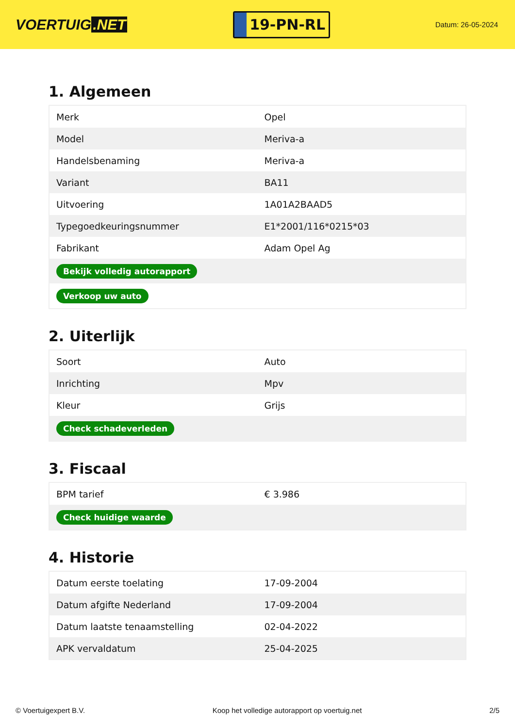VOERTUIG.NET
19-PN-RL
Datum: 26-05-2024
1. Algemeen
| Merk | Opel |
| Model | Meriva-a |
| Handelsbenaming | Meriva-a |
| Variant | BA11 |
| Uitvoering | 1A01A2BAAD5 |
| Typegoedkeuringsnummer | E1*2001/116*0215*03 |
| Fabrikant | Adam Opel Ag |
| Bekijk volledig autorapport | |
| Verkoop uw auto | |
2. Uiterlijk
| Soort | Auto |
| Inrichting | Mpv |
| Kleur | Grijs |
| Check schadeverleden | |
3. Fiscaal
| BPM tarief | € 3.986 |
| Check huidige waarde | |
4. Historie
| Datum eerste toelating | 17-09-2004 |
| Datum afgifte Nederland | 17-09-2004 |
| Datum laatste tenaamstelling | 02-04-2022 |
| APK vervaldatum | 25-04-2025 |
© Voertuigexpert B.V. Koop het volledige autorapport op voertuig.net 2/5